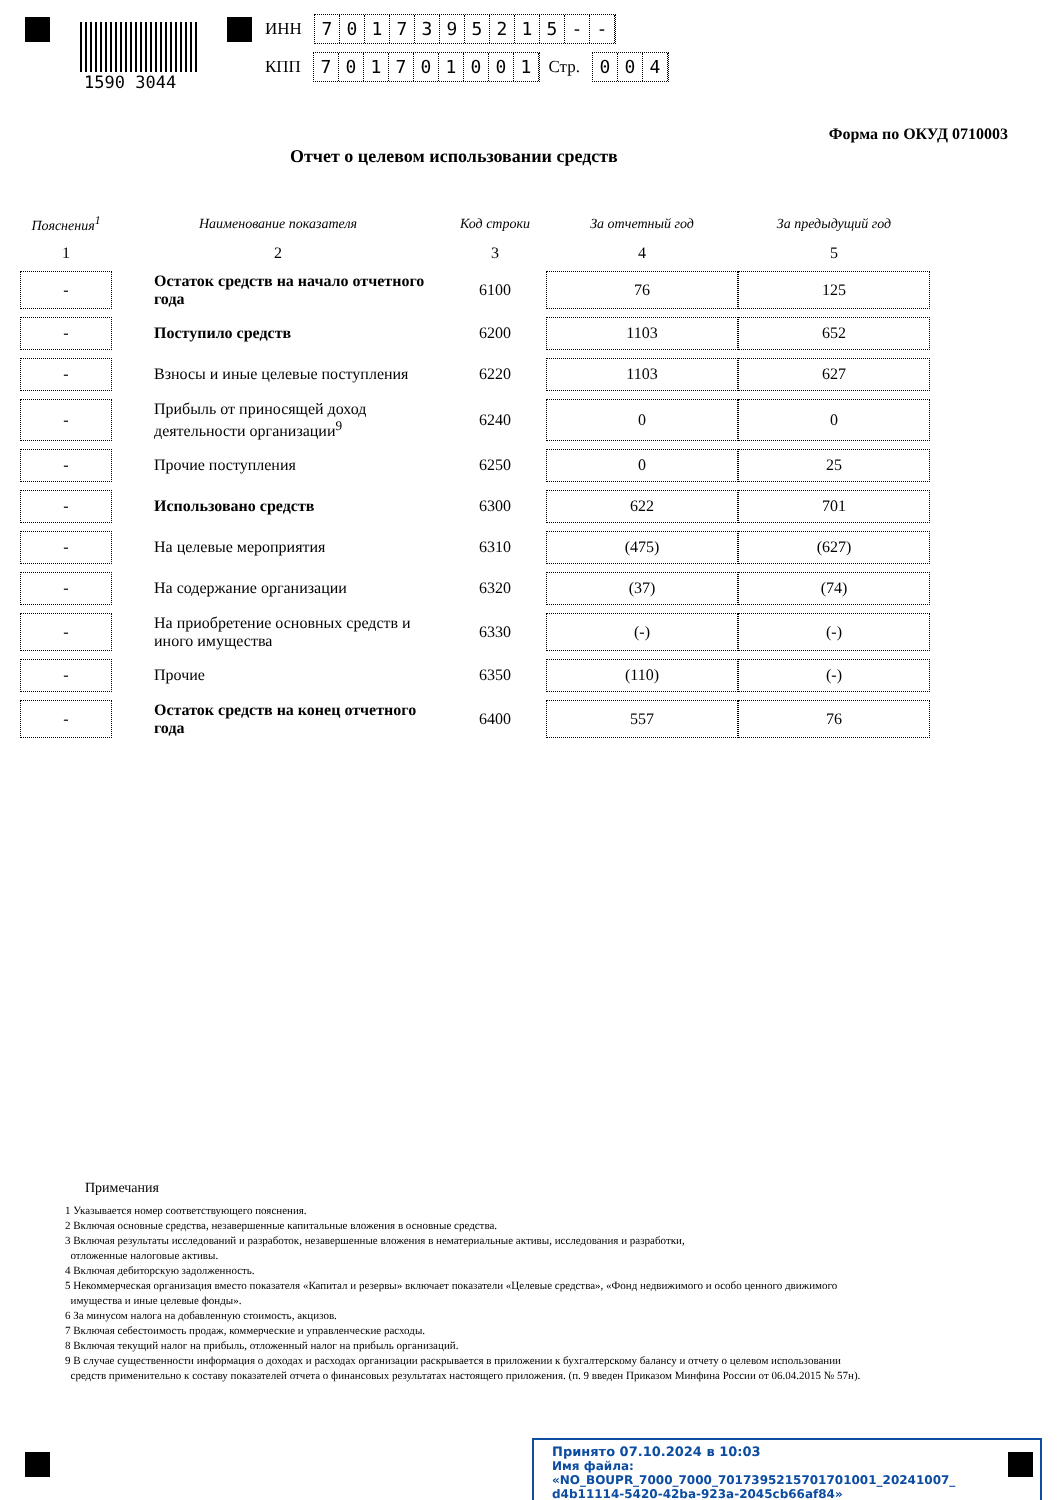1590 3044
ИНН 7017395215 - -
КПП 701701001 Стр. 004
Форма по ОКУД 0710003
Отчет о целевом использовании средств
| Пояснения<sup>1</sup> | Наименование показателя | Код строки | За отчетный год | За предыдущий год |
| --- | --- | --- | --- | --- |
| 1 | 2 | 3 | 4 | 5 |
| - | Остаток средств на начало отчетного года | 6100 | 76 | 125 |
| - | Поступило средств | 6200 | 1103 | 652 |
| - | Взносы и иные целевые поступления | 6220 | 1103 | 627 |
| - | Прибыль от приносящей доход деятельности организации<sup>9</sup> | 6240 | 0 | 0 |
| - | Прочие поступления | 6250 | 0 | 25 |
| - | Использовано средств | 6300 | 622 | 701 |
| - | На целевые мероприятия | 6310 | (475) | (627) |
| - | На содержание организации | 6320 | (37) | (74) |
| - | На приобретение основных средств и иного имущества | 6330 | (-) | (-) |
| - | Прочие | 6350 | (110) | (-) |
| - | Остаток средств на конец отчетного года | 6400 | 557 | 76 |
Примечания
1 Указывается номер соответствующего пояснения.
2 Включая основные средства, незавершенные капитальные вложения в основные средства.
3 Включая результаты исследований и разработок, незавершенные вложения в нематериальные активы, исследования и разработки,
отложенные налоговые активы.
4 Включая дебиторскую задолженность.
5 Некоммерческая организация вместо показателя «Капитал и резервы» включает показатели «Целевые средства», «Фонд недвижимого и особо ценного движимого
имущества и иные целевые фонды».
6 За минусом налога на добавленную стоимость, акцизов.
7 Включая себестоимость продаж, коммерческие и управленческие расходы.
8 Включая текущий налог на прибыль, отложенный налог на прибыль организаций.
9 В случае существенности информация о доходах и расходах организации раскрывается в приложении к бухгалтерскому балансу и отчету о целевом использовании
средств применительно к составу показателей отчета о финансовых результатах настоящего приложения. (п. 9 введен Приказом Минфина России от 06.04.2015 № 57н).
Принято 07.10.2024 в 10:03
Имя файла: «NO_BOUPR_7000_7000_7017395215701701001_20241007_
d4b11114-5420-42ba-923a-2045cb66af84»